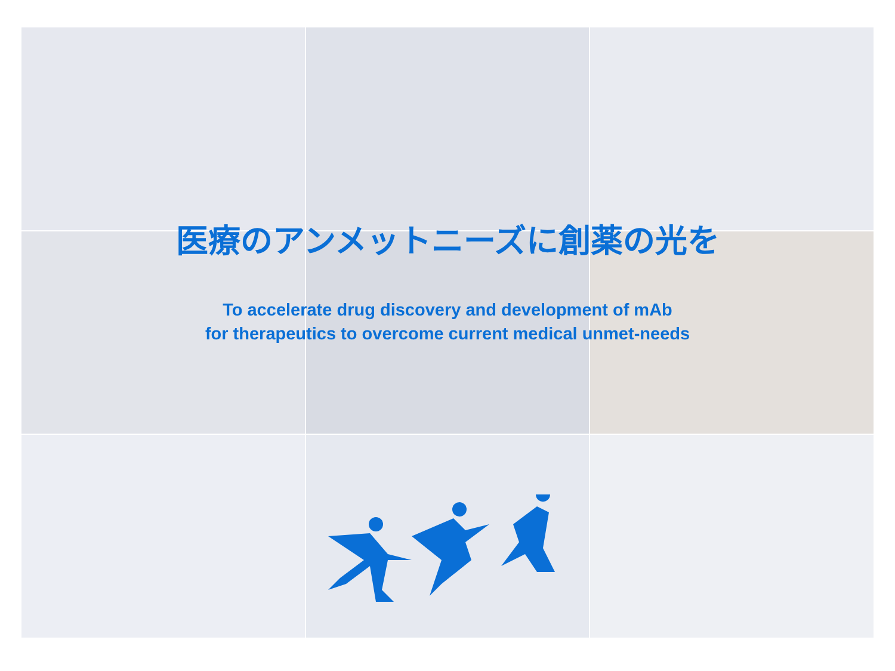医療のアンメットニーズに創薬の光を
To accelerate drug discovery and development of mAb
for therapeutics to overcome current medical unmet-needs